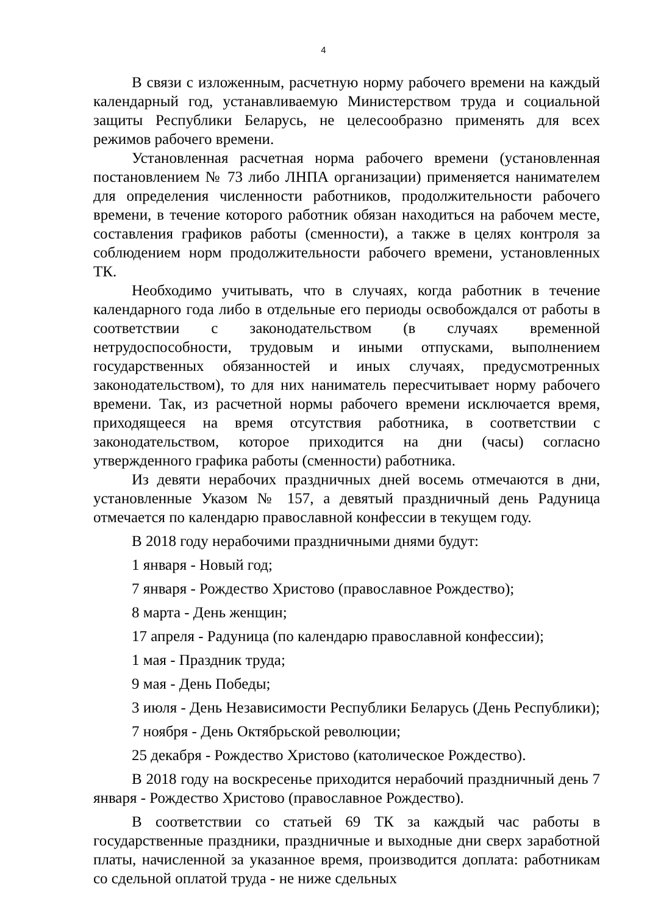4
В связи с изложенным, расчетную норму рабочего времени на каждый календарный год, устанавливаемую Министерством труда и социальной защиты Республики Беларусь, не целесообразно применять для всех режимов рабочего времени.
Установленная расчетная норма рабочего времени (установленная постановлением № 73 либо ЛНПА организации) применяется нанимателем для определения численности работников, продолжительности рабочего времени, в течение которого работник обязан находиться на рабочем месте, составления графиков работы (сменности), а также в целях контроля за соблюдением норм продолжительности рабочего времени, установленных ТК.
Необходимо учитывать, что в случаях, когда работник в течение календарного года либо в отдельные его периоды освобождался от работы в соответствии с законодательством (в случаях временной нетрудоспособности, трудовым и иными отпусками, выполнением государственных обязанностей и иных случаях, предусмотренных законодательством), то для них наниматель пересчитывает норму рабочего времени. Так, из расчетной нормы рабочего времени исключается время, приходящееся на время отсутствия работника, в соответствии с законодательством, которое приходится на дни (часы) согласно утвержденного графика работы (сменности) работника.
Из девяти нерабочих праздничных дней восемь отмечаются в дни, установленные Указом № 157, а девятый праздничный день Радуница отмечается по календарю православной конфессии в текущем году.
В 2018 году нерабочими праздничными днями будут:
1 января - Новый год;
7 января - Рождество Христово (православное Рождество);
8 марта - День женщин;
17 апреля - Радуница (по календарю православной конфессии);
1 мая - Праздник труда;
9 мая - День Победы;
3 июля - День Независимости Республики Беларусь (День Республики);
7 ноября - День Октябрьской революции;
25 декабря - Рождество Христово (католическое Рождество).
В 2018 году на воскресенье приходится нерабочий праздничный день 7 января - Рождество Христово (православное Рождество).
В соответствии со статьей 69 ТК за каждый час работы в государственные праздники, праздничные и выходные дни сверх заработной платы, начисленной за указанное время, производится доплата: работникам со сдельной оплатой труда - не ниже сдельных